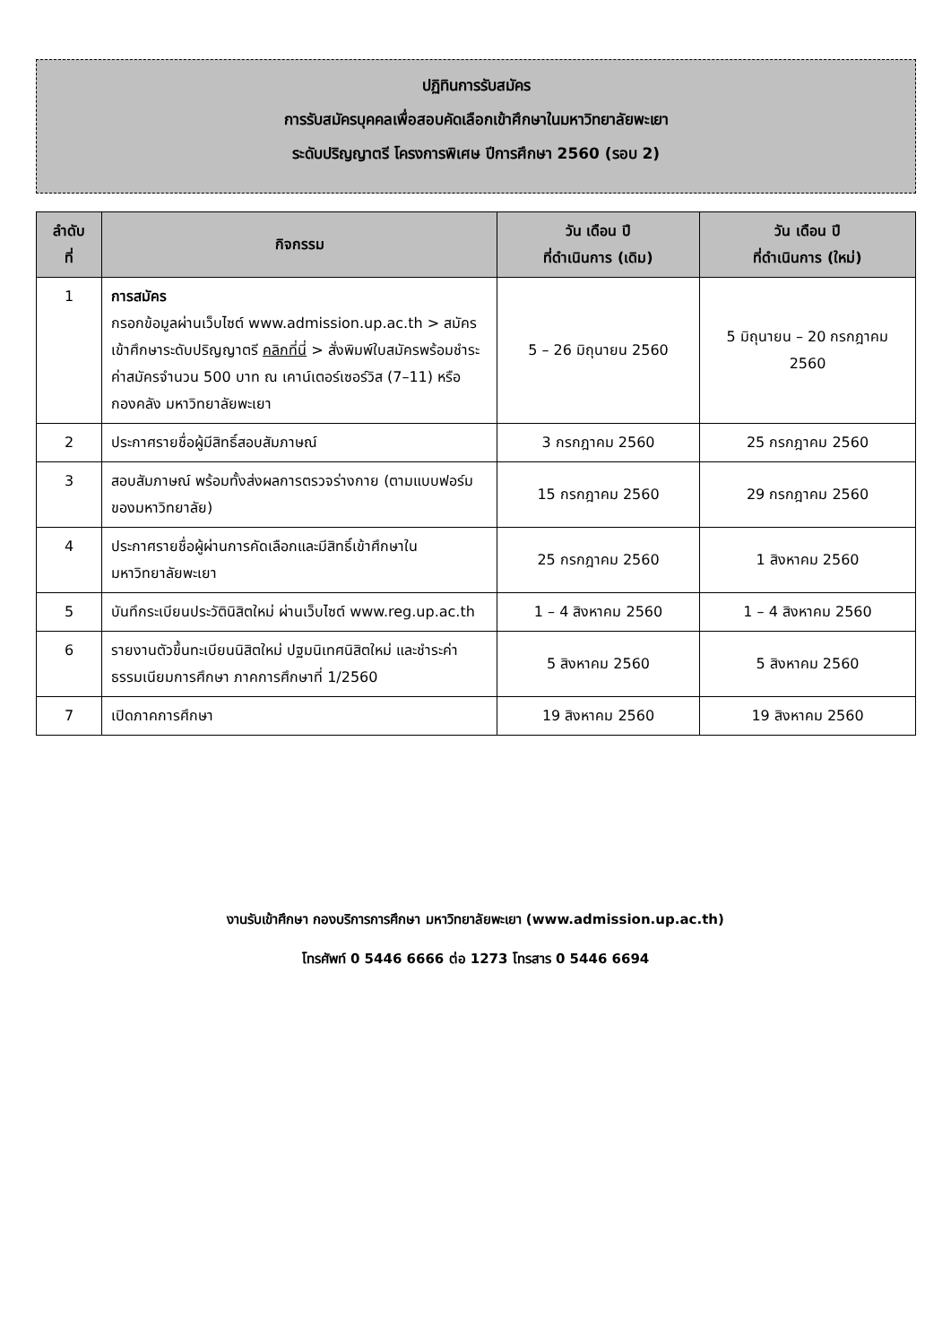ปฏิทินการรับสมัคร
การรับสมัครบุคคลเพื่อสอบคัดเลือกเข้าศึกษาในมหาวิทยาลัยพะเยา
ระดับปริญญาตรี โครงการพิเศษ ปีการศึกษา 2560 (รอบ 2)
| ลำดับ ที่ | กิจกรรม | วัน เดือน ปี ที่ดำเนินการ (เดิม) | วัน เดือน ปี ที่ดำเนินการ (ใหม่) |
| --- | --- | --- | --- |
| 1 | การสมัคร กรอกข้อมูลผ่านเว็บไซต์ www.admission.up.ac.th > สมัครเข้าศึกษาระดับปริญญาตรี คลิกที่นี่ > สั่งพิมพ์ใบสมัครพร้อมชำระค่าสมัครจำนวน 500 บาท ณ เคาน์เตอร์เซอร์วิส (7–11) หรือ กองคลัง มหาวิทยาลัยพะเยา | 5 – 26 มิถุนายน 2560 | 5 มิถุนายน – 20 กรกฎาคม 2560 |
| 2 | ประกาศรายชื่อผู้มีสิทธิ์สอบสัมภาษณ์ | 3 กรกฎาคม 2560 | 25 กรกฎาคม 2560 |
| 3 | สอบสัมภาษณ์ พร้อมทั้งส่งผลการตรวจร่างกาย (ตามแบบฟอร์มของมหาวิทยาลัย) | 15 กรกฎาคม 2560 | 29 กรกฎาคม 2560 |
| 4 | ประกาศรายชื่อผู้ผ่านการคัดเลือกและมีสิทธิ์เข้าศึกษาในมหาวิทยาลัยพะเยา | 25 กรกฎาคม 2560 | 1 สิงหาคม 2560 |
| 5 | บันทึกระเบียนประวัตินิสิตใหม่ ผ่านเว็บไซต์ www.reg.up.ac.th | 1 – 4 สิงหาคม 2560 | 1 – 4 สิงหาคม 2560 |
| 6 | รายงานตัวขึ้นทะเบียนนิสิตใหม่ ปฐมนิเทศนิสิตใหม่ และชำระค่าธรรมเนียมการศึกษา ภาคการศึกษาที่ 1/2560 | 5 สิงหาคม 2560 | 5 สิงหาคม 2560 |
| 7 | เปิดภาคการศึกษา | 19 สิงหาคม 2560 | 19 สิงหาคม 2560 |
งานรับเข้าศึกษา กองบริการการศึกษา มหาวิทยาลัยพะเยา (www.admission.up.ac.th)
โทรศัพท์ 0 5446 6666 ต่อ 1273 โทรสาร 0 5446 6694